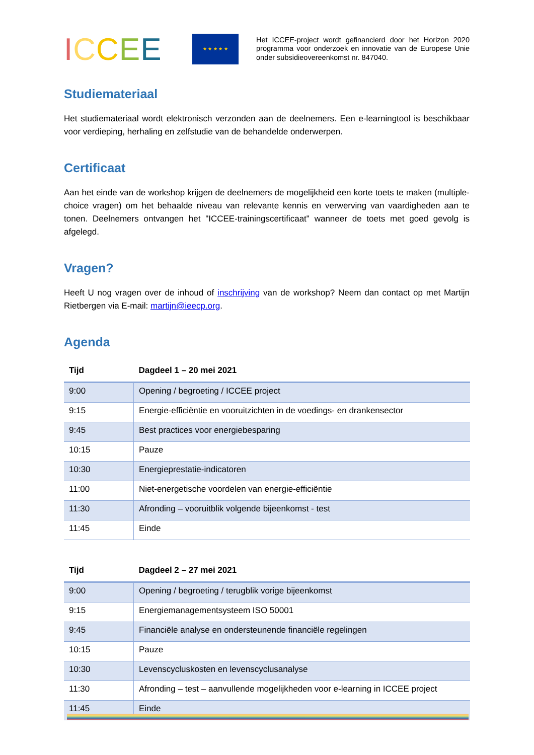ICCEE
★ ★ ★ ★ ★
Het ICCEE-project wordt gefinancierd door het Horizon 2020 programma voor onderzoek en innovatie van de Europese Unie onder subsidieovereenkomst nr. 847040.
Studiemateriaal
Het studiemateriaal wordt elektronisch verzonden aan de deelnemers. Een e-learningtool is beschikbaar voor verdieping, herhaling en zelfstudie van de behandelde onderwerpen.
Certificaat
Aan het einde van de workshop krijgen de deelnemers de mogelijkheid een korte toets te maken (multiple-choice vragen) om het behaalde niveau van relevante kennis en verwerving van vaardigheden aan te tonen. Deelnemers ontvangen het "ICCEE-trainingscertificaat" wanneer de toets met goed gevolg is afgelegd.
Vragen?
Heeft U nog vragen over de inhoud of inschrijving van de workshop? Neem dan contact op met Martijn Rietbergen via E-mail: martijn@ieecp.org.
Agenda
| Tijd | Dagdeel 1 – 20 mei 2021 |
| --- | --- |
| 9:00 | Opening / begroeting / ICCEE project |
| 9:15 | Energie-efficiëntie en vooruitzichten in de voedings- en drankensector |
| 9:45 | Best practices voor energiebesparing |
| 10:15 | Pauze |
| 10:30 | Energieprestatie-indicatoren |
| 11:00 | Niet-energetische voordelen van energie-efficiëntie |
| 11:30 | Afronding – vooruitblik volgende bijeenkomst - test |
| 11:45 | Einde |
| Tijd | Dagdeel 2 – 27 mei 2021 |
| --- | --- |
| 9:00 | Opening / begroeting / terugblik vorige bijeenkomst |
| 9:15 | Energiemanagementsysteem ISO 50001 |
| 9:45 | Financiële analyse en ondersteunende financiële regelingen |
| 10:15 | Pauze |
| 10:30 | Levenscycluskosten en levenscyclusanalyse |
| 11:30 | Afronding – test – aanvullende mogelijkheden voor e-learning in ICCEE project |
| 11:45 | Einde |